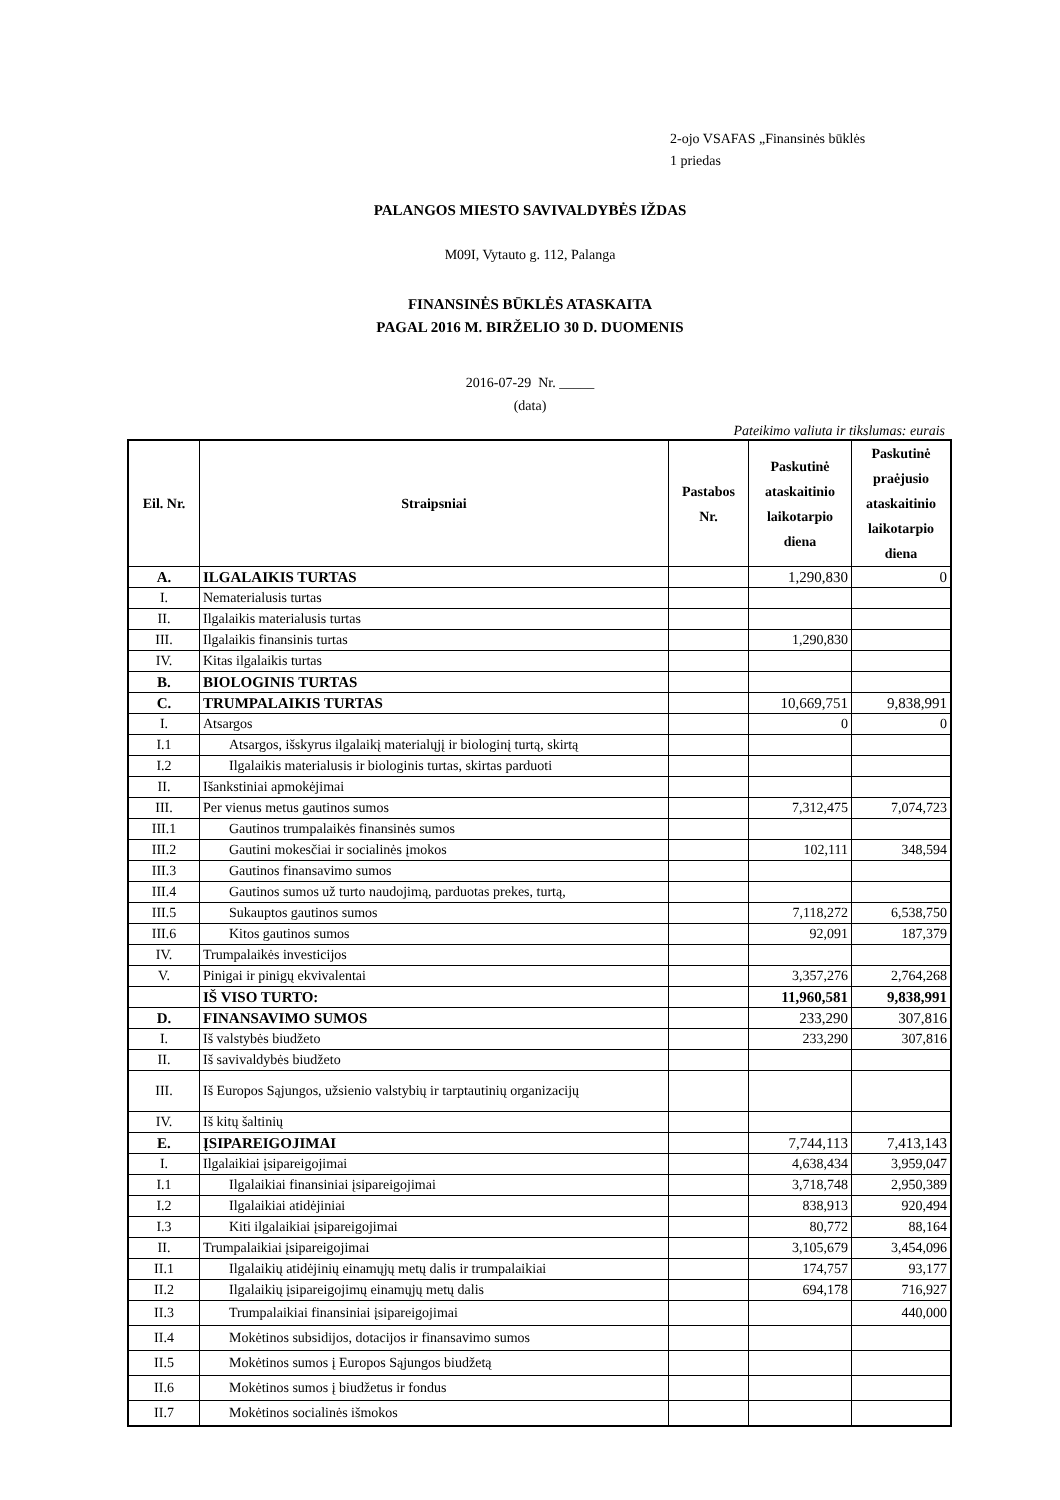2-ojo VSAFAS „Finansinės būklės
1 priedas
PALANGOS MIESTO SAVIVALDYBĖS IŽDAS
M09I, Vytauto g. 112, Palanga
FINANSINĖS BŪKLĖS ATASKAITA
PAGAL 2016 M. BIRŽELIO 30 D. DUOMENIS
2016-07-29 Nr. _____
(data)
Pateikimo valiuta ir tikslumas: eurais
| Eil. Nr. | Straipsniai | Pastabos Nr. | Paskutinė ataskaitinio laikotarpio diena | Paskutinė praėjusio ataskaitinio laikotarpio diena |
| --- | --- | --- | --- | --- |
| A. | ILGALAIKIS TURTAS | | 1,290,830 | 0 |
| I. | Nematerialusis turtas | | | |
| II. | Ilgalaikis materialusis turtas | | | |
| III. | Ilgalaikis finansinis turtas | | 1,290,830 | |
| IV. | Kitas ilgalaikis turtas | | | |
| B. | BIOLOGINIS TURTAS | | | |
| C. | TRUMPALAIKIS TURTAS | | 10,669,751 | 9,838,991 |
| I. | Atsargos | | 0 | 0 |
| I.1 | Atsargos, išskyrus ilgalaikį materialųjį ir biologinį turtą, skirtą | | | |
| I.2 | Ilgalaikis materialusis ir biologinis turtas, skirtas parduoti | | | |
| II. | Išankstiniai apmokėjimai | | | |
| III. | Per vienus metus gautinos sumos | | 7,312,475 | 7,074,723 |
| III.1 | Gautinos trumpalaikės finansinės sumos | | | |
| III.2 | Gautini mokesčiai ir socialinės įmokos | | 102,111 | 348,594 |
| III.3 | Gautinos finansavimo sumos | | | |
| III.4 | Gautinos sumos už turto naudojimą, parduotas prekes, turtą, | | | |
| III.5 | Sukauptos gautinos sumos | | 7,118,272 | 6,538,750 |
| III.6 | Kitos gautinos sumos | | 92,091 | 187,379 |
| IV. | Trumpalaikės investicijos | | | |
| V. | Pinigai ir pinigų ekvivalentai | | 3,357,276 | 2,764,268 |
| | IŠ VISO TURTO: | | 11,960,581 | 9,838,991 |
| D. | FINANSAVIMO SUMOS | | 233,290 | 307,816 |
| I. | Iš valstybės biudžeto | | 233,290 | 307,816 |
| II. | Iš savivaldybės biudžeto | | | |
| III. | Iš Europos Sąjungos, užsienio valstybių ir tarptautinių organizacijų | | | |
| IV. | Iš kitų šaltinių | | | |
| E. | ĮSIPAREIGOJIMAI | | 7,744,113 | 7,413,143 |
| I. | Ilgalaikiai įsipareigojimai | | 4,638,434 | 3,959,047 |
| I.1 | Ilgalaikiai finansiniai įsipareigojimai | | 3,718,748 | 2,950,389 |
| I.2 | Ilgalaikiai atidėjiniai | | 838,913 | 920,494 |
| I.3 | Kiti ilgalaikiai įsipareigojimai | | 80,772 | 88,164 |
| II. | Trumpalaikiai įsipareigojimai | | 3,105,679 | 3,454,096 |
| II.1 | Ilgalaikių atidėjinių einamųjų metų dalis ir trumpalaikiai | | 174,757 | 93,177 |
| II.2 | Ilgalaikių įsipareigojimų einamųjų metų dalis | | 694,178 | 716,927 |
| II.3 | Trumpalaikiai finansiniai įsipareigojimai | | | 440,000 |
| II.4 | Mokėtinos subsidijos, dotacijos ir finansavimo sumos | | | |
| II.5 | Mokėtinos sumos į Europos Sąjungos biudžetą | | | |
| II.6 | Mokėtinos sumos į biudžetus ir fondus | | | |
| II.7 | Mokėtinos socialinės išmokos | | | |